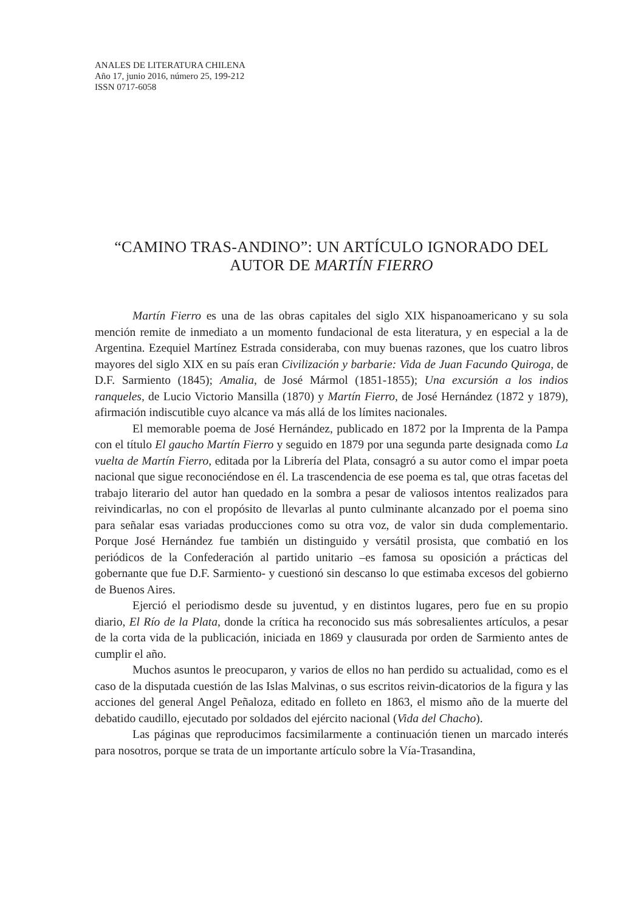ANALES DE LITERATURA CHILENA
Año 17, junio 2016, número 25, 199-212
ISSN 0717-6058
“CAMINO TRAS-ANDINO”: UN ARTÍCULO IGNORADO DEL AUTOR DE MARTÍN FIERRO
Martín Fierro es una de las obras capitales del siglo XIX hispanoamericano y su sola mención remite de inmediato a un momento fundacional de esta literatura, y en especial a la de Argentina. Ezequiel Martínez Estrada consideraba, con muy buenas razones, que los cuatro libros mayores del siglo XIX en su país eran Civilización y barbarie: Vida de Juan Facundo Quiroga, de D.F. Sarmiento (1845); Amalia, de José Mármol (1851-1855); Una excursión a los indios ranqueles, de Lucio Victorio Mansilla (1870) y Martín Fierro, de José Hernández (1872 y 1879), afirmación indiscutible cuyo alcance va más allá de los límites nacionales.
El memorable poema de José Hernández, publicado en 1872 por la Imprenta de la Pampa con el título El gaucho Martín Fierro y seguido en 1879 por una segunda parte designada como La vuelta de Martín Fierro, editada por la Librería del Plata, consagró a su autor como el impar poeta nacional que sigue reconociéndose en él. La trascendencia de ese poema es tal, que otras facetas del trabajo literario del autor han quedado en la sombra a pesar de valiosos intentos realizados para reivindicarlas, no con el propósito de llevarlas al punto culminante alcanzado por el poema sino para señalar esas variadas producciones como su otra voz, de valor sin duda complementario. Porque José Hernández fue también un distinguido y versátil prosista, que combatió en los periódicos de la Confederación al partido unitario –es famosa su oposición a prácticas del gobernante que fue D.F. Sarmiento- y cuestionó sin descanso lo que estimaba excesos del gobierno de Buenos Aires.
Ejerció el periodismo desde su juventud, y en distintos lugares, pero fue en su propio diario, El Río de la Plata, donde la crítica ha reconocido sus más sobresalientes artículos, a pesar de la corta vida de la publicación, iniciada en 1869 y clausurada por orden de Sarmiento antes de cumplir el año.
Muchos asuntos le preocuparon, y varios de ellos no han perdido su actualidad, como es el caso de la disputada cuestión de las Islas Malvinas, o sus escritos reivin-dicatorios de la figura y las acciones del general Angel Peñaloza, editado en folleto en 1863, el mismo año de la muerte del debatido caudillo, ejecutado por soldados del ejército nacional (Vida del Chacho).
Las páginas que reproducimos facsimilarmente a continuación tienen un marcado interés para nosotros, porque se trata de un importante artículo sobre la Vía-Trasandina,